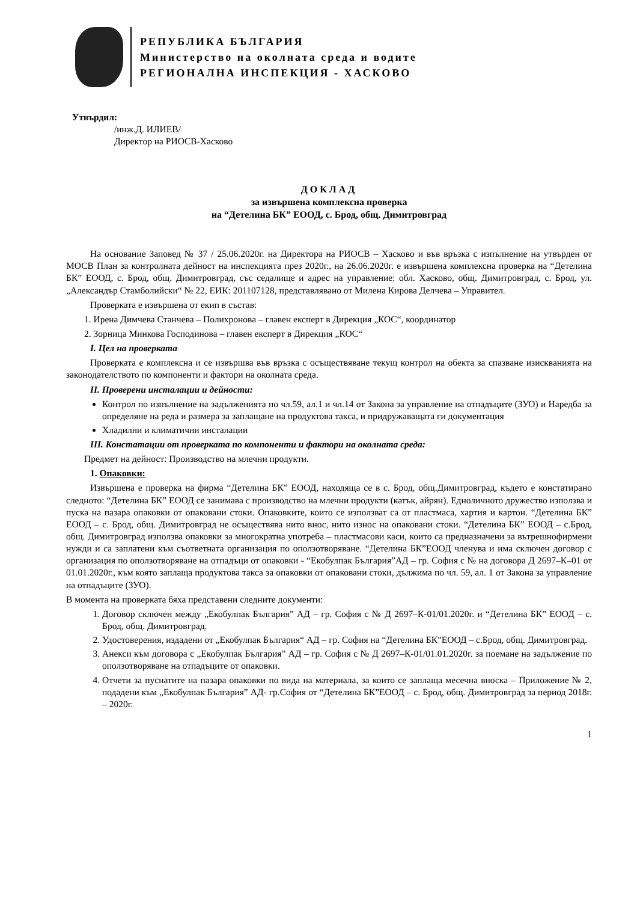РЕПУБЛИКА БЪЛГАРИЯ
Министерство на околната среда и водите
РЕГИОНАЛНА ИНСПЕКЦИЯ - ХАСКОВО
Утвърдил:
/инж.Д. ИЛИЕВ/
Директор на РИОСВ-Хасково
ДОКЛАД
за извършена комплексна проверка
на “Детелина БК” ЕООД, с. Брод, общ. Димитровград
На основание Заповед № 37 / 25.06.2020г. на Директора на РИОСВ – Хасково и във връзка с изпълнение на утвърден от МОСВ План за контролната дейност на инспекцията през 2020г., на 26.06.2020г. е извършена комплексна проверка на “Детелина БК” ЕООД, с. Брод, общ. Димитровград, със седалище и адрес на управление: обл. Хасково, общ. Димитровград, с. Брод, ул. „Александър Стамболийски“ № 22, ЕИК: 201107128, представлявано от Милена Кирова Делчева – Управител.
Проверката е извършена от екип в състав:
1. Ирена Димчева Станчева – Полихронова – главен експерт в Дирекция „КОС“, координатор
2. Зорница Минкова Господинова – главен експерт в Дирекция „КОС“
I. Цел на проверката
Проверката е комплексна и се извършва във връзка с осъществяване текущ контрол на обекта за спазване изискванията на законодателството по компоненти и фактори на околната среда.
II. Проверени инсталации и дейности:
Контрол по изпълнение на задълженията по чл.59, ал.1 и чл.14 от Закона за управление на отпадъците (ЗУО) и Наредба за определяне на реда и размера за заплащане на продуктова такса, и придружаващата ги документация
Хладилни и климатични инсталации
III. Констатации от проверката по компоненти и фактори на околната среда:
Предмет на дейност: Производство на млечни продукти.
1. Опаковки:
Извършена е проверка на фирма “Детелина БК” ЕООД, находяща се в с. Брод, общ.Димитровград, където е констатирано следното: “Детелина БК” ЕООД се занимава с производство на млечни продукти (катък, айрян). Едноличното дружество използва и пуска на пазара опаковки от опаковани стоки. Опаковките, които се използват са от пластмаса, хартия и картон. “Детелина БК” ЕООД – с. Брод, общ. Димитровград не осъществява нито внос, нито износ на опаковани стоки. “Детелина БК” ЕООД – с.Брод, общ. Димитровград използва опаковки за многократна употреба – пластмасови каси, които са предназначени за вътрешнофирмени нужди и са заплатени към съответната организация по оползотворяване. “Детелина БК”ЕООД членува и има сключен договор с организация по оползотворяване на отпадъци от опаковки - “Екобулпак България”АД – гр. София с № на договора Д 2697–К–01 от 01.01.2020г., към която заплаща продуктова такса за опаковки от опаковани стоки, дължима по чл. 59, ал. 1 от Закона за управление на отпадъците (ЗУО).
В момента на проверката бяха представени следните документи:
1. Договор сключен между „Екобулпак България” АД – гр. София с № Д 2697–К-01/01.2020г. и “Детелина БК” ЕООД – с. Брод, общ. Димитровград.
2. Удостоверения, издадени от „Екобулпак България“ АД – гр. София на “Детелина БК”ЕООД – с.Брод, общ. Димитровград.
3. Анекси към договора с „Екобулпак България” АД – гр. София с № Д 2697–К-01/01.01.2020г. за поемане на задължение по оползотворяване на отпадъците от опаковки.
4. Отчети за пуснатите на пазара опаковки по вида на материала, за които се заплаща месечна вноска – Приложение № 2, подадени към „Екобулпак България” АД- гр.София от “Детелина БК”ЕООД – с. Брод, общ. Димитровград за период 2018г. – 2020г.
1